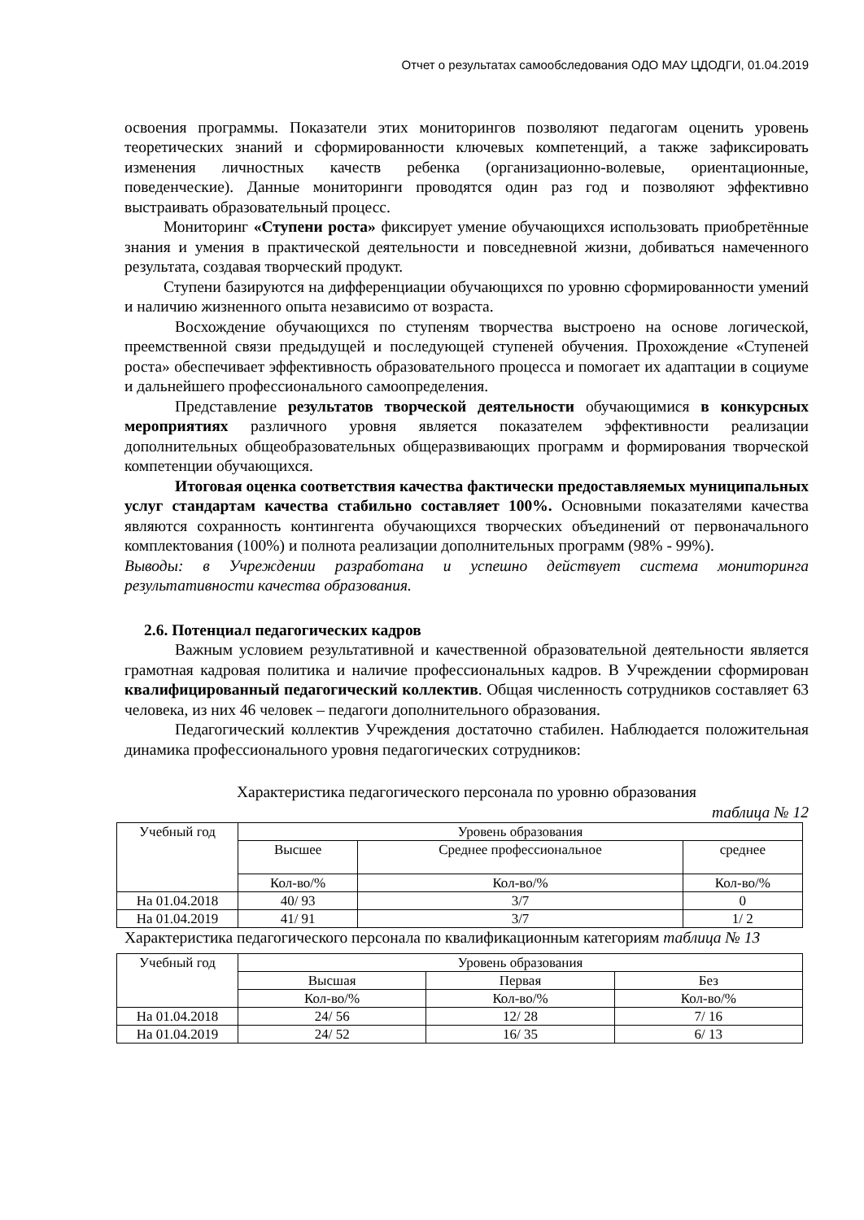Отчет о результатах самообследования ОДО МАУ ЦДОДГИ, 01.04.2019
освоения программы. Показатели этих мониторингов позволяют педагогам оценить уровень теоретических знаний и сформированности ключевых компетенций, а также зафиксировать изменения личностных качеств ребенка (организационно-волевые, ориентационные, поведенческие). Данные мониторинги проводятся один раз год и позволяют эффективно выстраивать образовательный процесс.
Мониторинг «Ступени роста» фиксирует умение обучающихся использовать приобретённые знания и умения в практической деятельности и повседневной жизни, добиваться намеченного результата, создавая творческий продукт.
Ступени базируются на дифференциации обучающихся по уровню сформированности умений и наличию жизненного опыта независимо от возраста.
Восхождение обучающихся по ступеням творчества выстроено на основе логической, преемственной связи предыдущей и последующей ступеней обучения. Прохождение «Ступеней роста» обеспечивает эффективность образовательного процесса и помогает их адаптации в социуме и дальнейшего профессионального самоопределения.
Представление результатов творческой деятельности обучающимися в конкурсных мероприятиях различного уровня является показателем эффективности реализации дополнительных общеобразовательных общеразвивающих программ и формирования творческой компетенции обучающихся.
Итоговая оценка соответствия качества фактически предоставляемых муниципальных услуг стандартам качества стабильно составляет 100%. Основными показателями качества являются сохранность контингента обучающихся творческих объединений от первоначального комплектования (100%) и полнота реализации дополнительных программ (98% - 99%).
Выводы: в Учреждении разработана и успешно действует система мониторинга результативности качества образования.
2.6. Потенциал педагогических кадров
Важным условием результативной и качественной образовательной деятельности является грамотная кадровая политика и наличие профессиональных кадров. В Учреждении сформирован квалифицированный педагогический коллектив. Общая численность сотрудников составляет 63 человека, из них 46 человек – педагоги дополнительного образования.
Педагогический коллектив Учреждения достаточно стабилен. Наблюдается положительная динамика профессионального уровня педагогических сотрудников:
Характеристика педагогического персонала по уровню образования
таблица № 12
| Учебный год | Уровень образования | | |
| --- | --- | --- | --- |
| | Высшее | Среднее профессиональное | среднее |
| | Кол-во/% | Кол-во/% | Кол-во/% |
| На 01.04.2018 | 40/ 93 | 3/7 | 0 |
| На 01.04.2019 | 41/ 91 | 3/7 | 1/ 2 |
Характеристика педагогического персонала по квалификационным категориям таблица № 13
| Учебный год | Уровень образования | | |
| --- | --- | --- | --- |
| | Высшая | Первая | Без |
| | Кол-во/% | Кол-во/% | Кол-во/% |
| На 01.04.2018 | 24/ 56 | 12/ 28 | 7/ 16 |
| На 01.04.2019 | 24/ 52 | 16/ 35 | 6/ 13 |